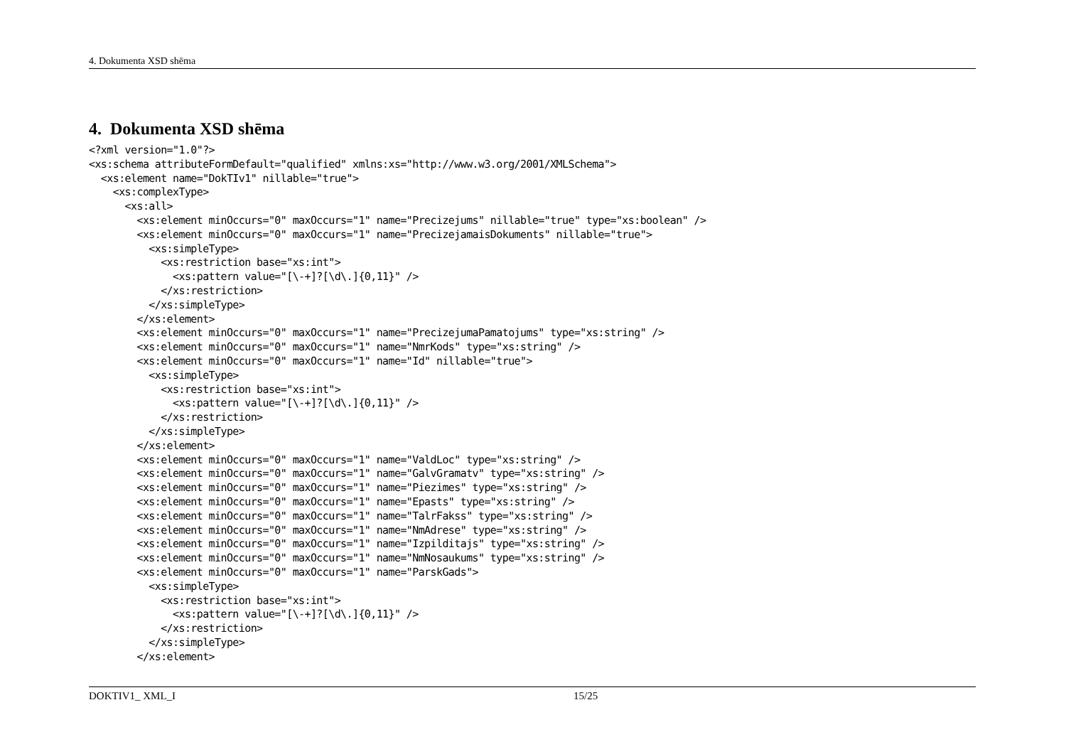4. Dokumenta XSD shēma
4. Dokumenta XSD shēma
<?xml version="1.0"?>
<xs:schema attributeFormDefault="qualified" xmlns:xs="http://www.w3.org/2001/XMLSchema">
  <xs:element name="DokTIv1" nillable="true">
    <xs:complexType>
      <xs:all>
        <xs:element minOccurs="0" maxOccurs="1" name="Precizejums" nillable="true" type="xs:boolean" />
        <xs:element minOccurs="0" maxOccurs="1" name="PrecizejamaisDokuments" nillable="true">
          <xs:simpleType>
            <xs:restriction base="xs:int">
              <xs:pattern value="[\-+]?[\d\.]{0,11}" />
            </xs:restriction>
          </xs:simpleType>
        </xs:element>
        <xs:element minOccurs="0" maxOccurs="1" name="PrecizejumaPamatojums" type="xs:string" />
        <xs:element minOccurs="0" maxOccurs="1" name="NmrKods" type="xs:string" />
        <xs:element minOccurs="0" maxOccurs="1" name="Id" nillable="true">
          <xs:simpleType>
            <xs:restriction base="xs:int">
              <xs:pattern value="[\-+]?[\d\.]{0,11}" />
            </xs:restriction>
          </xs:simpleType>
        </xs:element>
        <xs:element minOccurs="0" maxOccurs="1" name="ValdLoc" type="xs:string" />
        <xs:element minOccurs="0" maxOccurs="1" name="GalvGramatv" type="xs:string" />
        <xs:element minOccurs="0" maxOccurs="1" name="Piezimes" type="xs:string" />
        <xs:element minOccurs="0" maxOccurs="1" name="Epasts" type="xs:string" />
        <xs:element minOccurs="0" maxOccurs="1" name="TalrFakss" type="xs:string" />
        <xs:element minOccurs="0" maxOccurs="1" name="NmAdrese" type="xs:string" />
        <xs:element minOccurs="0" maxOccurs="1" name="Izpilditajs" type="xs:string" />
        <xs:element minOccurs="0" maxOccurs="1" name="NmNosaukums" type="xs:string" />
        <xs:element minOccurs="0" maxOccurs="1" name="ParskGads">
          <xs:simpleType>
            <xs:restriction base="xs:int">
              <xs:pattern value="[\-+]?[\d\.]{0,11}" />
            </xs:restriction>
          </xs:simpleType>
        </xs:element>
DOKTIV1_ XML_I 15/25